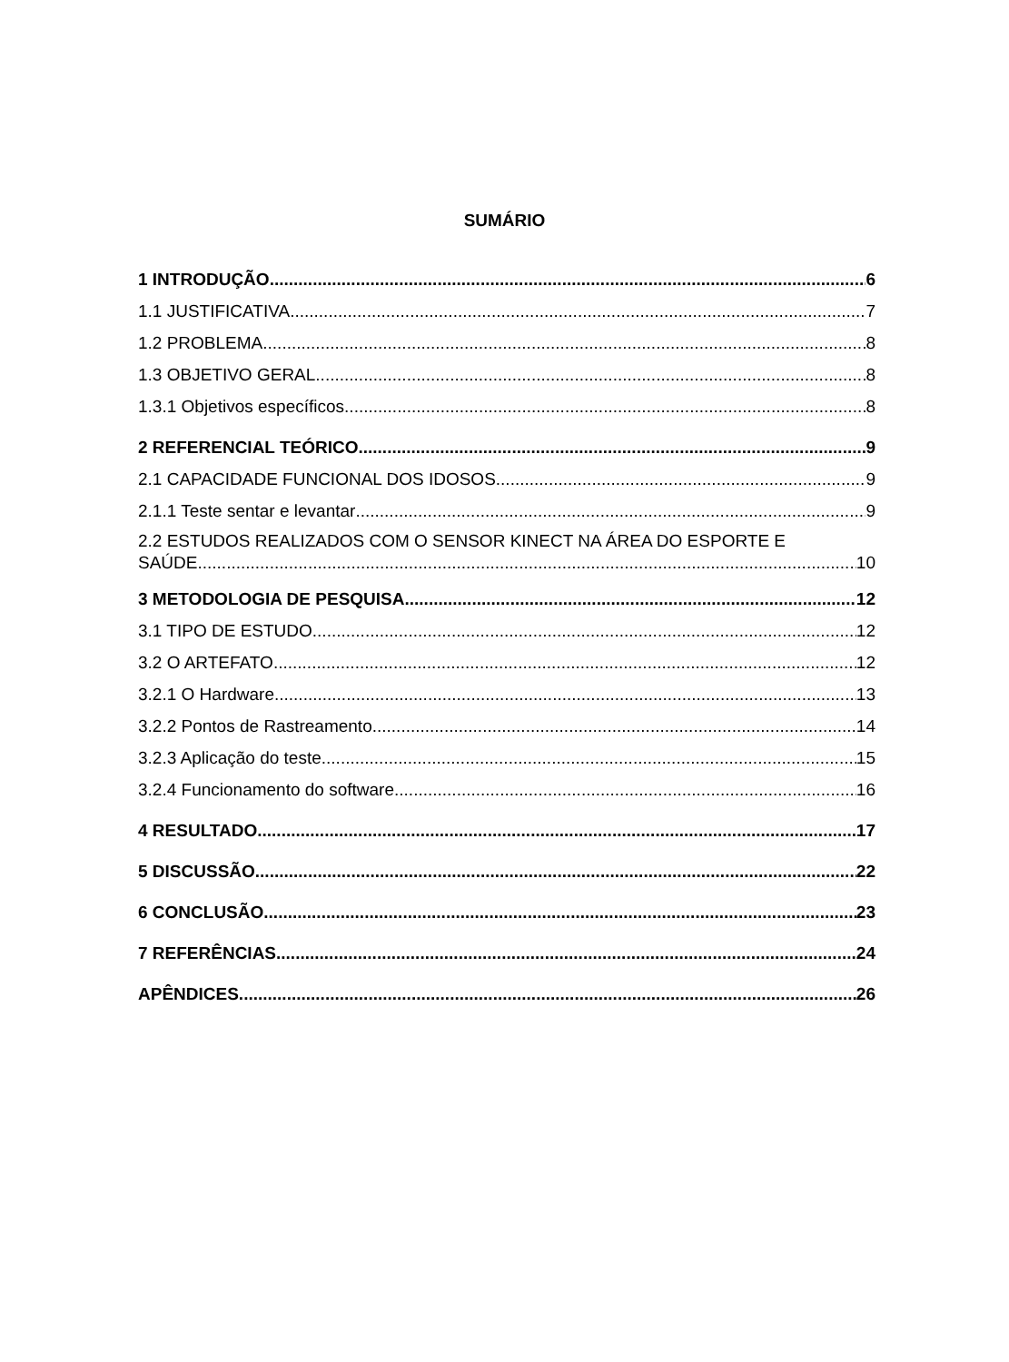SUMÁRIO
1 INTRODUÇÃO 6
1.1 JUSTIFICATIVA 7
1.2 PROBLEMA 8
1.3 OBJETIVO GERAL 8
1.3.1 Objetivos específicos 8
2 REFERENCIAL TEÓRICO 9
2.1 CAPACIDADE FUNCIONAL DOS IDOSOS 9
2.1.1 Teste sentar e levantar 9
2.2 ESTUDOS REALIZADOS COM O SENSOR KINECT NA ÁREA DO ESPORTE E
SAÚDE 10
3 METODOLOGIA DE PESQUISA 12
3.1 TIPO DE ESTUDO 12
3.2 O ARTEFATO 12
3.2.1 O Hardware 13
3.2.2 Pontos de Rastreamento 14
3.2.3 Aplicação do teste 15
3.2.4 Funcionamento do software 16
4 RESULTADO 17
5 DISCUSSÃO 22
6 CONCLUSÃO 23
7 REFERÊNCIAS 24
APÊNDICES 26